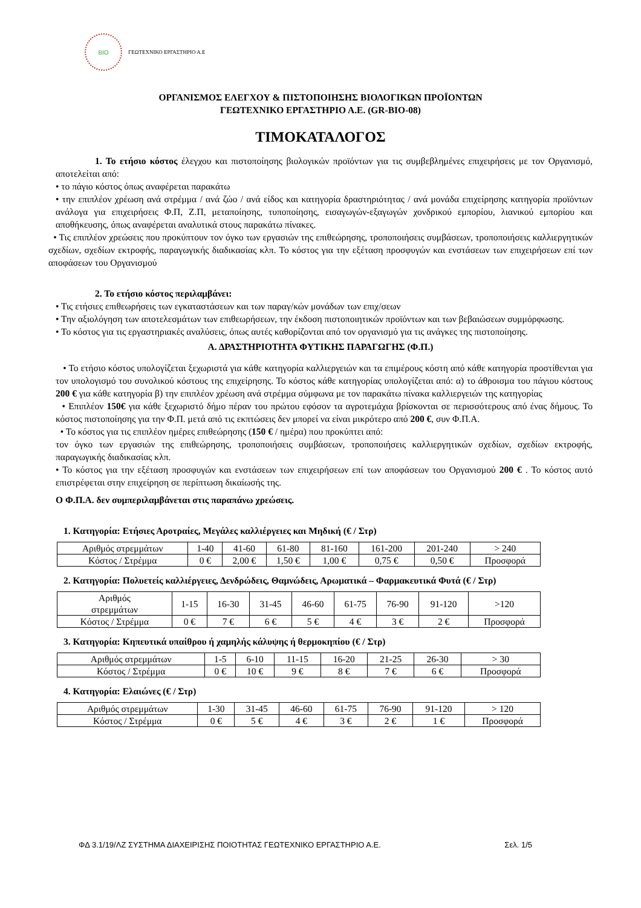BIO
ΓΕΩΤΕΧΝΙΚΟ ΕΡΓΑΣΤΗΡΙΟ Α.Ε
ΟΡΓΑΝΙΣΜΟΣ ΕΛΕΓΧΟΥ & ΠΙΣΤΟΠΟΙΗΣΗΣ ΒΙΟΛΟΓΙΚΩΝ ΠΡΟΪΟΝΤΩΝ
ΓΕΩΤΕΧΝΙΚΟ ΕΡΓΑΣΤΗΡΙΟ Α.Ε. (GR-BIO-08)
ΤΙΜΟΚΑΤΑΛΟΓΟΣ
1. Το ετήσιο κόστος έλεγχου και πιστοποίησης βιολογικών προϊόντων για τις συμβεβλημένες επιχειρήσεις με τον Οργανισμό, αποτελείται από:
• το πάγιο κόστος όπως αναφέρεται παρακάτω
• την επιπλέον χρέωση ανά στρέμμα / ανά ζώο / ανά είδος και κατηγορία δραστηριότητας / ανά μονάδα επιχείρησης κατηγορία προϊόντων ανάλογα για επιχειρήσεις Φ.Π, Ζ.Π, μεταποίησης, τυποποίησης, εισαγωγών-εξαγωγών χονδρικού εμπορίου, λιανικού εμπορίου και αποθήκευσης, όπως αναφέρεται αναλυτικά στους παρακάτω πίνακες.
• Τις επιπλέον χρεώσεις που προκύπτουν τον όγκο των εργασιών της επιθεώρησης, τροποποιήσεις συμβάσεων, τροποποιήσεις καλλιεργητικών σχεδίων, σχεδίων εκτροφής, παραγωγικής διαδικασίας κλπ. Το κόστος για την εξέταση προσφυγών και ενστάσεων των επιχειρήσεων επί των αποφάσεων του Οργανισμού
2. Το ετήσιο κόστος περιλαμβάνει:
• Τις ετήσιες επιθεωρήσεις των εγκαταστάσεων και των παραγ/κών μονάδων των επιχ/σεων
• Την αξιολόγηση των αποτελεσμάτων των επιθεωρήσεων, την έκδοση πιστοποιητικών προϊόντων και των βεβαιώσεων συμμόρφωσης.
• Το κόστος για τις εργαστηριακές αναλύσεις, όπως αυτές καθορίζονται από τον οργανισμό για τις ανάγκες της πιστοποίησης.
Α. ΔΡΑΣΤΗΡΙΟΤΗΤΑ ΦΥΤΙΚΗΣ ΠΑΡΑΓΩΓΗΣ (Φ.Π.)
• Το ετήσιο κόστος υπολογίζεται ξεχωριστά για κάθε κατηγορία καλλιεργειών και τα επιμέρους κόστη από κάθε κατηγορία προστίθενται για τον υπολογισμό του συνολικού κόστους της επιχείρησης. Το κόστος κάθε κατηγορίας υπολογίζεται από: α) το άθροισμα του πάγιου κόστους 200 € για κάθε κατηγορία β) την επιπλέον χρέωση ανά στρέμμα σύμφωνα με τον παρακάτω πίνακα καλλιεργειών της κατηγορίας
• Επιπλέον 150€ για κάθε ξεχωριστό δήμο πέραν του πρώτου εφόσον τα αγροτεμάχια βρίσκονται σε περισσότερους από ένας δήμους. Το κόστος πιστοποίησης για την Φ.Π. μετά από τις εκπτώσεις δεν μπορεί να είναι μικρότερο από 200 €, συν Φ.Π.Α.
• Το κόστος για τις επιπλέον ημέρες επιθεώρησης (150 € / ημέρα) που προκύπτει από:
τον όγκο των εργασιών της επιθεώρησης, τροποποιήσεις συμβάσεων, τροποποιήσεις καλλιεργητικών σχεδίων, σχεδίων εκτροφής, παραγωγικής διαδικασίας κλπ.
• Το κόστος για την εξέταση προσφυγών και ενστάσεων των επιχειρήσεων επί των αποφάσεων του Οργανισμού 200 € . Το κόστος αυτό επιστρέφεται στην επιχείρηση σε περίπτωση δικαίωσής της.
Ο Φ.Π.Α. δεν συμπεριλαμβάνεται στις παραπάνω χρεώσεις.
1. Κατηγορία: Ετήσιες Αροτραίες, Μεγάλες καλλιέργειες και Μηδική (€ / Στρ)
| Αριθμός στρεμμάτων | 1-40 | 41-60 | 61-80 | 81-160 | 161-200 | 201-240 | > 240 |
| Κόστος / Στρέμμα | 0 € | 2,00 € | 1,50 € | 1,00 € | 0,75 € | 0,50 € | Προσφορά |
2. Κατηγορία: Πολυετείς καλλιέργειες, Δενδρώδεις, Θαμνώδεις, Αρωματικά – Φαρμακευτικά Φυτά (€ / Στρ)
| Αριθμός στρεμμάτων | 1-15 | 16-30 | 31-45 | 46-60 | 61-75 | 76-90 | 91-120 | >120 |
| Κόστος / Στρέμμα | 0 € | 7 € | 6 € | 5 € | 4 € | 3 € | 2 € | Προσφορά |
3. Κατηγορία: Κηπευτικά υπαίθρου ή χαμηλής κάλυψης ή θερμοκηπίου (€ / Στρ)
| Αριθμός στρεμμάτων | 1-5 | 6-10 | 11-15 | 16-20 | 21-25 | 26-30 | > 30 |
| Κόστος / Στρέμμα | 0 € | 10 € | 9 € | 8 € | 7 € | 6 € | Προσφορά |
4. Κατηγορία: Ελαιώνες (€ / Στρ)
| Αριθμός στρεμμάτων | 1-30 | 31-45 | 46-60 | 61-75 | 76-90 | 91-120 | > 120 |
| Κόστος / Στρέμμα | 0 € | 5 € | 4 € | 3 € | 2 € | 1 € | Προσφορά |
ΦΔ 3.1/19/ΛΖ ΣΥΣΤΗΜΑ ΔΙΑΧΕΙΡΙΣΗΣ ΠΟΙΟΤΗΤΑΣ ΓΕΩΤΕΧΝΙΚΟ ΕΡΓΑΣΤΗΡΙΟ Α.Ε. Σελ. 1/5